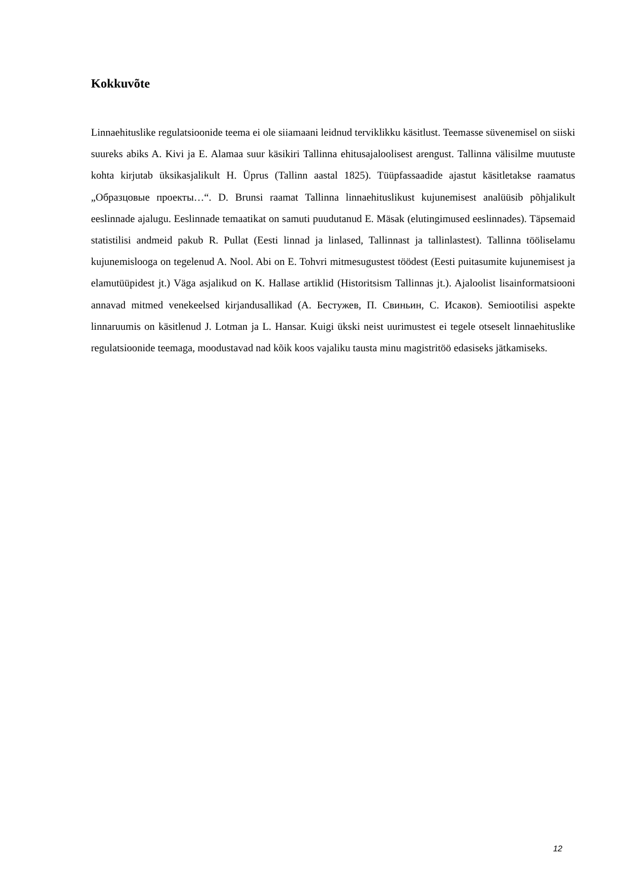Kokkuvõte
Linnaehituslike regulatsioonide teema ei ole siiamaani leidnud terviklikku käsitlust. Teemasse süvenemisel on siiski suureks abiks A. Kivi ja E. Alamaa suur käsikiri Tallinna ehitusajaloolisest arengust. Tallinna välisilme muutuste kohta kirjutab üksikasjalikult H. Üprus (Tallinn aastal 1825). Tüüpfassaadide ajastut käsitletakse raamatus „Образцовые проекты…“. D. Brunsi raamat Tallinna linnaehituslikust kujunemisest analüüsib põhjalikult eeslinnade ajalugu. Eeslinnade temaatikat on samuti puudutanud E. Mäsak (elutingimused eeslinnades). Täpsemaid statistilisi andmeid pakub R. Pullat (Eesti linnad ja linlased, Tallinnast ja tallinlastest). Tallinna tööliselamu kujunemislooga on tegelenud A. Nool. Abi on E. Tohvri mitmesugustest töödest (Eesti puitasumite kujunemisest ja elamutüüpidest jt.) Väga asjalikud on K. Hallase artiklid (Historitsism Tallinnas jt.). Ajaloolist lisainformatsiooni annavad mitmed venekeelsed kirjandusallikad (А. Бестужев, П. Свиньин, С. Исаков). Semiootilisi aspekte linnaruumis on käsitlenud J. Lotman ja L. Hansar. Kuigi ükski neist uurimustest ei tegele otseselt linnaehituslike regulatsioonide teemaga, moodustavad nad kõik koos vajaliku tausta minu magistritöö edasiseks jätkamiseks.
12